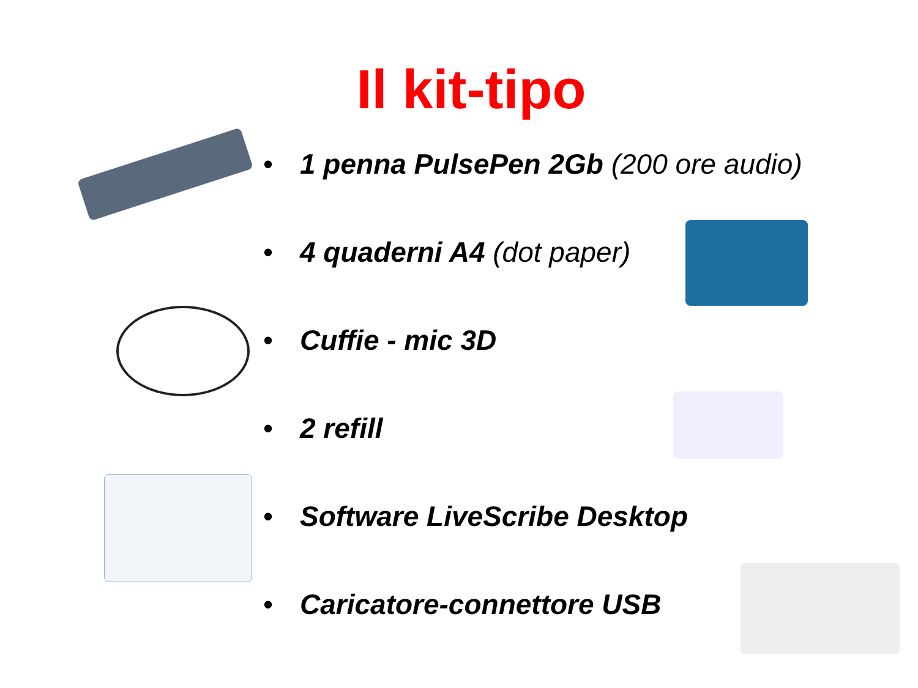Il kit-tipo
• 1 penna PulsePen 2Gb (200 ore audio)
• 4 quaderni A4 (dot paper)
• Cuffie - mic 3D
• 2 refill
• Software LiveScribe Desktop
• Caricatore-connettore USB